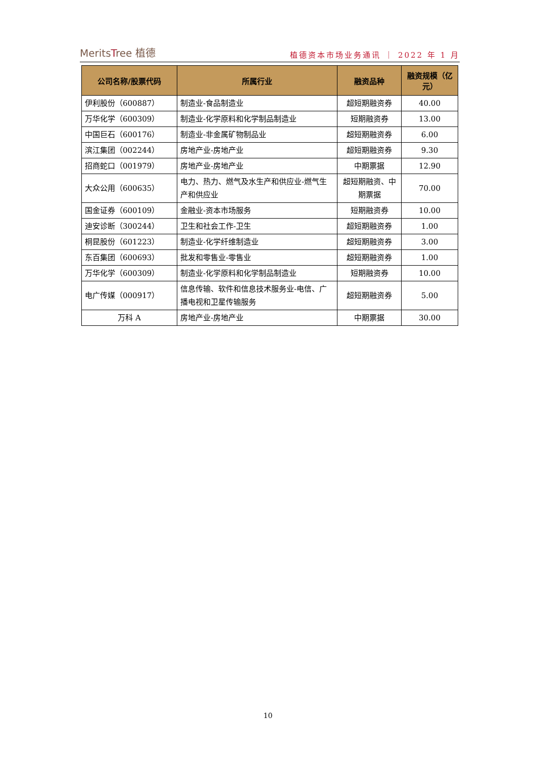MeritsTree 植德
植德资本市场业务通讯 ｜ 2022 年 1 月
| 公司名称/股票代码 | 所属行业 | 融资品种 | 融资规模（亿元） |
| --- | --- | --- | --- |
| 伊利股份（600887） | 制造业-食品制造业 | 超短期融资券 | 40.00 |
| 万华化学（600309） | 制造业-化学原料和化学制品制造业 | 短期融资券 | 13.00 |
| 中国巨石（600176） | 制造业-非金属矿物制品业 | 超短期融资券 | 6.00 |
| 滨江集团（002244） | 房地产业-房地产业 | 超短期融资券 | 9.30 |
| 招商蛇口（001979） | 房地产业-房地产业 | 中期票据 | 12.90 |
| 大众公用（600635） | 电力、热力、燃气及水生产和供应业-燃气生产和供应业 | 超短期融资、中期票据 | 70.00 |
| 国金证券（600109） | 金融业-资本市场服务 | 短期融资券 | 10.00 |
| 迪安诊断（300244） | 卫生和社会工作-卫生 | 超短期融资券 | 1.00 |
| 桐昆股份（601223） | 制造业-化学纤维制造业 | 超短期融资券 | 3.00 |
| 东百集团（600693） | 批发和零售业-零售业 | 超短期融资券 | 1.00 |
| 万华化学（600309） | 制造业-化学原料和化学制品制造业 | 短期融资券 | 10.00 |
| 电广传媒（000917） | 信息传输、软件和信息技术服务业-电信、广播电视和卫星传输服务 | 超短期融资券 | 5.00 |
| 万科 A | 房地产业-房地产业 | 中期票据 | 30.00 |
10